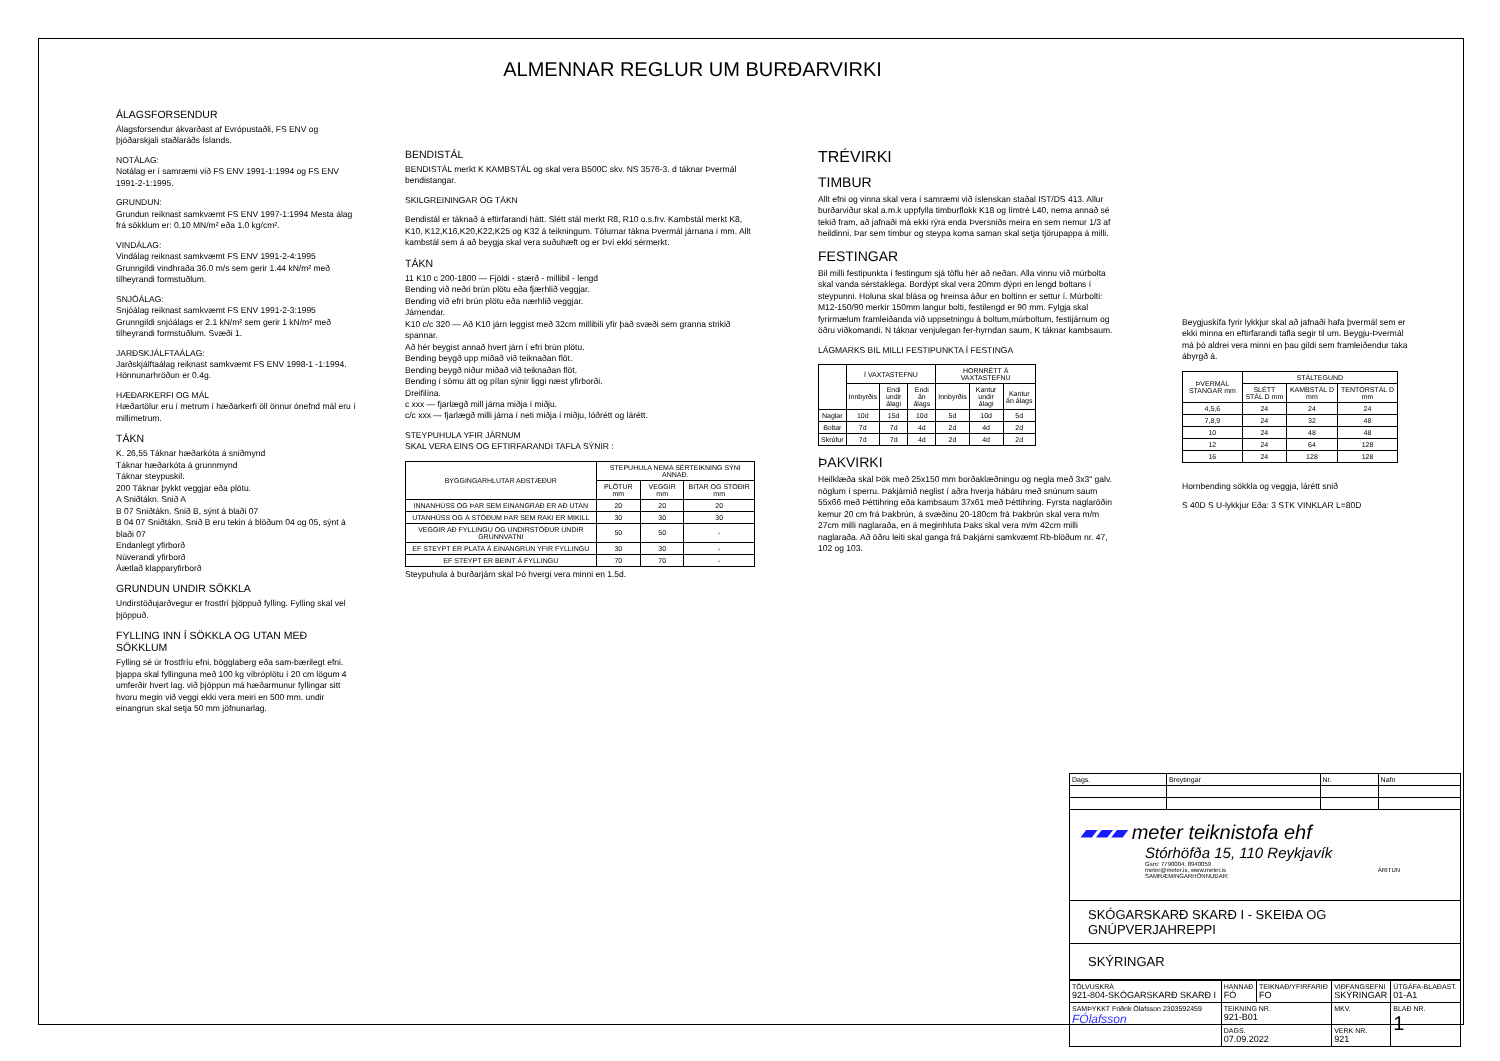ALMENNAR REGLUR UM BURÐARVIRKI
ÁLAGSFORSENDUR
Álagsforsendur ákvarðast af Evrópustaðli, FS ENV og þjóðarskjali staðlaráðs Íslands.
NOTÁLAG:
Notálag er í samræmi við FS ENV 1991-1:1994 og FS ENV 1991-2-1:1995.
GRUNDUN:
Grundun reiknast samkvæmt FS ENV 1997-1:1994 Mesta álag frá sökklum er: 0.10 MN/m² eða 1.0 kg/cm².
VINDÁLAG:
Vindálag reiknast samkvæmt FS ENV 1991-2-4:1995 Grunngildi vindhraða 36.0 m/s sem gerir 1.44 kN/m² með tilheyrandi formstuðlum.
SNJÓÁLAG:
Snjóálag reiknast samkvæmt FS ENV 1991-2-3:1995 Grunngildi snjóálags er 2.1 kN/m² sem gerir 1 kN/m² með tilheyrandi formstuðlum. Svæði 1.
JARÐSKJÁLFTAÁLAG:
Jarðskjálftaálag reiknast samkvæmt FS ENV 1998-1 -1:1994. Hönnunarhröðun er 0.4g.
HÆÐARKERFI OG MÁL
Hæðartölur eru í metrum í hæðarkerfi öll önnur ónefnd mál eru í millimetrum.
TÁKN
K. 26,55 Táknar hæðarkóta á sniðmynd
Táknar hæðarkóta á grunnmynd
Táknar steypuskil.
200 Táknar þykkt veggjar eða plötu.
A Sniðtákn. Snið A
B 07 Sniðtákn. Snið B, sýnt á blaði 07
B 04 07 Sniðtákn. Snið B eru tekin á blöðum 04 og 05, sýnt á blaði 07
Endanlegt yfirborð
Núverandi yfirborð
Áætlað klapparyfirborð
GRUNDUN UNDIR SÖKKLA
Undirstöðujarðvegur er frostfrí þjöppuð fylling. Fylling skal vel þjöppuð.
FYLLING INN Í SÖKKLA OG UTAN MEÐ SÖKKLUM
Fylling sé úr frostfríu efni, bögglaberg eða sam-bærilegt efni. þjappa skal fyllinguna með 100 kg víbróplötu í 20 cm lögum 4 umferðir hvert lag. við þjöppun má hæðarmunur fyllingar sitt hvoru megin við veggi ekki vera meiri en 500 mm. undir einangrun skal setja 50 mm jöfnunarlag.
BENDISTÁL
BENDISTÁL merkt K KAMBSTÁL og skal vera B500C skv. NS 3576-3. d táknar Þvermál bendistangar.
SKILGREININGAR OG TÁKN
Bendistál er táknað á eftirfarandi hátt. Slétt stál merkt R8, R10 o.s.frv. Kambstál merkt K8, K10, K12,K16,K20,K22,K25 og K32 á teikningum. Tölurnar tákna Þvermál járnana í mm. Allt kambstál sem á að beygja skal vera suðuhæft og er Því ekki sérmerkt.
TÁKN
11 K10 c 200-1800 — Fjöldi - stærð - millibil - lengd
Bending við neðri brún plötu eða fjærhlið veggjar.
Bending við efri brún plötu eða nærhlið veggjar.
Járnendar.
K10 c/c 320 — Að K10 járn leggist með 32cm millibili yfir það svæði sem granna strikið spannar.
Að hér beygist annað hvert járn í efri brún plötu.
Bending beygð upp miðað við teiknaðan flöt.
Bending beygð niður miðað við teiknaðan flöt.
Bending í sömu átt og pílan sýnir liggi næst yfirborði.
Dreifilína.
c xxx — fjarlægð mill járna miðja í miðju.
c/c xxx — fjarlægð milli járna í neti miðja í miðju, lóðrétt og lárétt.
STEYPUHULA YFIR JÁRNUM
SKAL VERA EINS OG EFTIRFARANDI TAFLA SÝNIR :
| BYGGINGARHLUTAR AÐSTÆÐUR | STEPUHULA NEMA SÉRTEIKNING SÝNI ANNAÐ. | | |
| --- | --- | --- | --- |
| | PLÖTUR mm | VEGGIR mm | BITAR OG STOÐIR mm |
| INNANHÚSS OG ÞAR SEM EINANGRAÐ ER AÐ UTAN | 20 | 20 | 20 |
| UTANHÚSS OG Á STÖÐUM ÞAR SEM RAKI ER MIKILL | 30 | 30 | 30 |
| VEGGIR AÐ FYLLINGU OG UNDIRSTÖÐUR UNDIR GRUNNVATNI | 50 | 50 | - |
| EF STEYPT ER PLATA Á EINANGRUN YFIR FYLLINGU | 30 | 30 | - |
| EF STEYPT ER BEINT Á FYLLINGU | 70 | 70 | - |
Steypuhula á burðarjárn skal Þó hvergi vera minni en 1.5d.
TRÉVIRKI
TIMBUR
Allt efni og vinna skal vera í samræmi við íslenskan staðal IST/DS 413. Allur burðarviður skal a.m.k uppfylla timburflokk K18 og límtré L40, nema annað sé tekið fram, að jafnaði má ekki rýra enda Þversniðs meira en sem nemur 1/3 af heildinni. Þar sem timbur og steypa koma saman skal setja tjörupappa á milli.
FESTINGAR
Bil milli festipunkta í festingum sjá töflu hér að neðan. Alla vinnu við múrbolta skal vanda sérstaklega. Bordýpt skal vera 20mm dýpri en lengd boltans í steypunni. Holuna skal blása og hreinsa áður en boltinn er settur í. Múrbolti: M12-150/90 merkir 150mm langur bolti, festilengd er 90 mm. Fylgja skal fyrirmælum framleiðanda við uppsetningu á boltum,múrboltum, festijárnum og öðru viðkomandi. N táknar venjulegan fer-hyrndan saum, K táknar kambsaum.
LÁGMARKS BIL MILLI FESTIPUNKTA Í FESTINGA
| | Í VAXTASTEFNU | | | HORNRÉTT Á VAXTASTEFNU | | |
| --- | --- | --- | --- | --- | --- | --- |
| | Innbyrðis | Endi undir álagi | Endi án álags | Innbyrðis | Kantur undir álagi | Kantur án álags |
| Naglar | 10d | 15d | 10d | 5d | 10d | 5d |
| Boltar | 7d | 7d | 4d | 2d | 4d | 2d |
| Skrúfur | 7d | 7d | 4d | 2d | 4d | 2d |
ÞAKVIRKI
Heilklæða skal Þök með 25x150 mm borðaklæðningu og negla með 3x3" galv. nöglum í sperru. Þakjárnið neglist í aðra hverja hábáru með snúnum saum 55x66 með Þéttihring eða kambsaum 37x61 með Þéttihring. Fyrsta naglaröðin kemur 20 cm frá Þakbrún, á svæðinu 20-180cm frá Þakbrún skal vera m/m 27cm milli naglaraða, en á meginhluta Þaks skal vera m/m 42cm milli naglaraða. Að öðru leiti skal ganga frá Þakjárni samkvæmt Rb-blöðum nr. 47, 102 og 103.
Beygjuskífa fyrir lykkjur skal að jafnaði hafa þvermál sem er ekki minna en eftirfarandi tafla segir til um. Beygju-Þvermál má þó aldrei vera minni en þau gildi sem framleiðendur taka ábyrgð á.
| ÞVERMÁL STANGAR mm | STÁLTEGUND | | |
| --- | --- | --- | --- |
| | SLÉTT STÁL D mm | KAMBSTÁL D mm | TENTORSTÁL D mm |
| 4,5,6 | 24 | 24 | 24 |
| 7,8,9 | 24 | 32 | 48 |
| 10 | 24 | 48 | 48 |
| 12 | 24 | 64 | 128 |
| 16 | 24 | 128 | 128 |
Hornbending sökkla og veggja, lárétt snið
S 40D S U-lykkjur Eða: 3 STK VINKLAR L=80D
| Dags. | Breytingar | Nr. | Nafn |
▰▰▰ meter teiknistofa ehf
Stórhöfða 15, 110 Reykjavík
Gsm: 7790004, 8940059
meter@meter.is, www.meter.is ÁRITUN SAMRÆMINGARHÖNNUÐAR:
SKÓGARSKARÐ SKARÐ I - SKEIÐA OG GNÚPVERJAHREPPI
SKÝRINGAR
| TÖLVUSKRÁ 921-804-SKÓGARSKARÐ SKARÐ I | HANNAÐ FÓ | TEIKNAÐ/YFIRFARIÐ FO | VIÐFANGSEFNI SKÝRINGAR | ÚTGÁFA-BLAÐAST. 01-A1 |
| SAMÞYKKT Friðrik Ólafsson 2303592459 FÓlafsson | TEIKNING NR. 921-B01 | | MKV. | BLAÐ NR. 1 |
| | DAGS. 07.09.2022 | | VERK NR. 921 | |